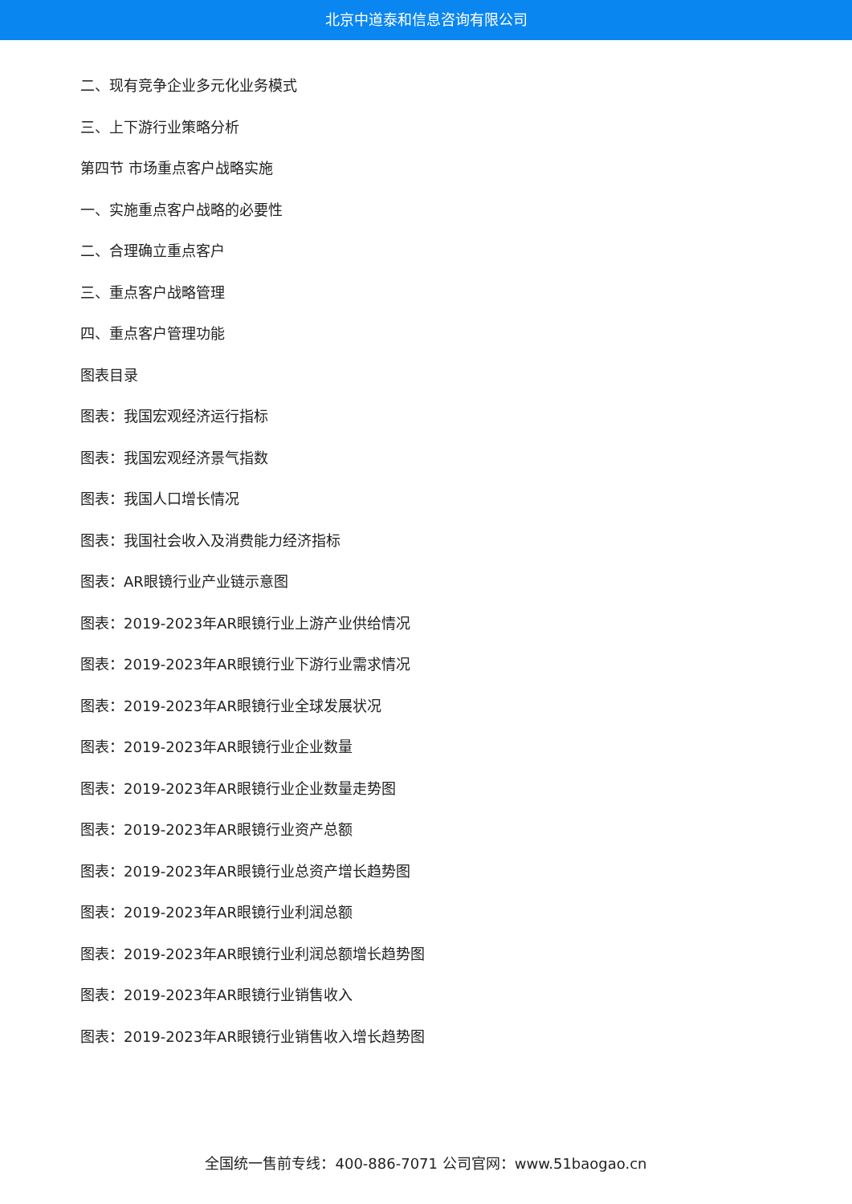北京中道泰和信息咨询有限公司
二、现有竞争企业多元化业务模式
三、上下游行业策略分析
第四节 市场重点客户战略实施
一、实施重点客户战略的必要性
二、合理确立重点客户
三、重点客户战略管理
四、重点客户管理功能
图表目录
图表：我国宏观经济运行指标
图表：我国宏观经济景气指数
图表：我国人口增长情况
图表：我国社会收入及消费能力经济指标
图表：AR眼镜行业产业链示意图
图表：2019-2023年AR眼镜行业上游产业供给情况
图表：2019-2023年AR眼镜行业下游行业需求情况
图表：2019-2023年AR眼镜行业全球发展状况
图表：2019-2023年AR眼镜行业企业数量
图表：2019-2023年AR眼镜行业企业数量走势图
图表：2019-2023年AR眼镜行业资产总额
图表：2019-2023年AR眼镜行业总资产增长趋势图
图表：2019-2023年AR眼镜行业利润总额
图表：2019-2023年AR眼镜行业利润总额增长趋势图
图表：2019-2023年AR眼镜行业销售收入
图表：2019-2023年AR眼镜行业销售收入增长趋势图
全国统一售前专线：400-886-7071 公司官网：www.51baogao.cn